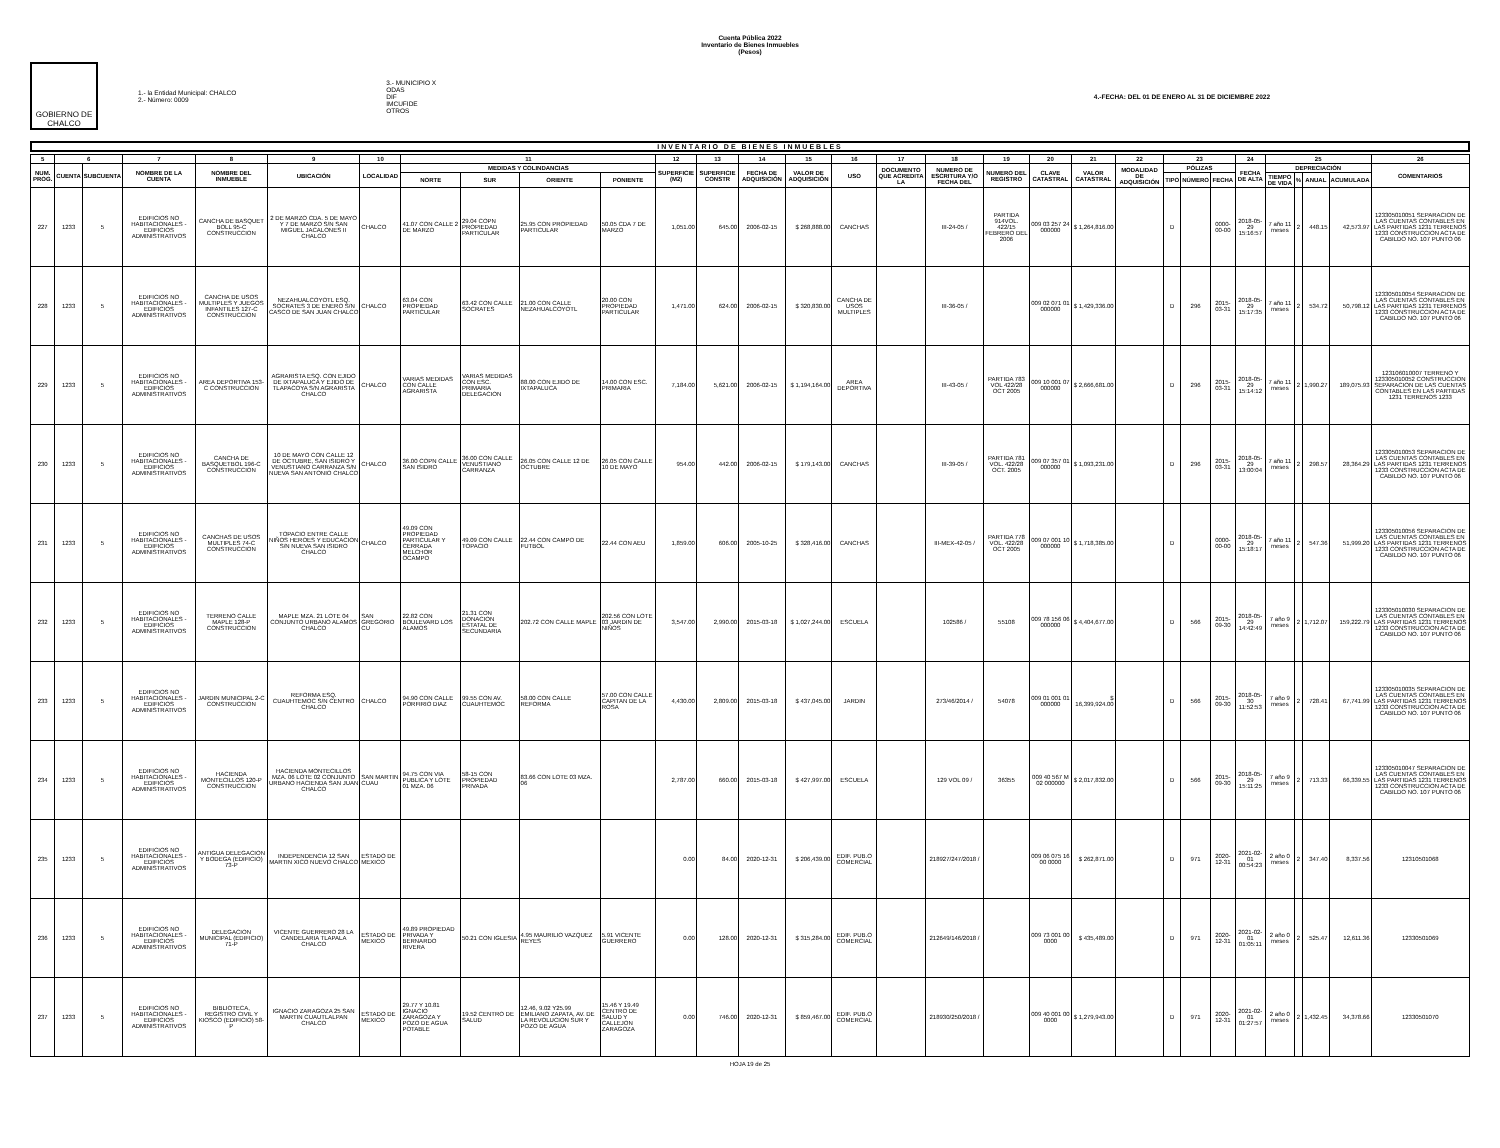Cuenta Pública 2022
Inventario de Bienes Inmuebles
(Pesos)
GOBIERNO DE CHALCO
1.- la Entidad Municipal: CHALCO
2.- Número: 0009
3.- MUNICIPIO X
ODAS
DIF
IMCUFIDE
OTROS
4.-FECHA: DEL 01 DE ENERO AL 31 DE DICIEMBRE 2022
INVENTARIO DE BIENES INMUEBLES
| 5 | 6 | | 7 | 8 | 9 | 10 | 11 | | | | 12 | 13 | 14 | 15 | 16 | 17 | 18 | 19 | 20 | 21 | 22 | 23 | | | 24 | 25 | | | | 26 |
| --- | --- | --- | --- | --- | --- | --- | --- | --- | --- | --- | --- | --- | --- | --- | --- | --- | --- | --- | --- | --- | --- | --- | --- | --- | --- | --- | --- | --- | --- | --- |
| NUM. PROG. | CUENTA | SUBCUENTA | NOMBRE DE LA CUENTA | NOMBRE DEL INMUEBLE | UBICACIÓN | LOCALIDAD | MEDIDAS Y COLINDANCIAS | | | | SUPERFICIE (M2) | SUPERFICIE CONSTR | FECHA DE ADQUISICIÓN | VALOR DE ADQUISICIÓN | USO | DOCUMENTO QUE ACREDITA LA | NUMERO DE ESCRITURA Y/O FECHA DEL | NUMERO DEL REGISTRO | CLAVE CATASTRAL | VALOR CATASTRAL | MODALIDAD DE ADQUISICIÓN | PÓLIZAS | | | FECHA DE ALTA | DEPRECIACIÓN | | | | COMENTARIOS |
| | | | | | | | NORTE | SUR | ORIENTE | PONIENTE | | | | | | | | | | | | TIPO | NÚMERO | FECHA | | TIEMPO DE VIDA | % | ANUAL | ACUMULADA | |
| 227 | 1233 | 5 | EDIFICIOS NO HABITACIONALES - EDIFICIOS ADMINISTRATIVOS | CANCHA DE BASQUET BOLL 95-C CONSTRUCCION | 2 DE MARZO CDA. 5 DE MAYO Y 7 DE MARZO S/N SAN MIGUEL JACALONES II CHALCO | CHALCO | 41.07 CON CALLE 2 DE MARZO | 29.04 COPN PROPIEDAD PARTICULAR | 25.95 CON PROPIEDAD PARTICULAR | 50.05 CDA 7 DE MARZO | 1,051.00 | 645.00 | 2006-02-15 | $ 268,888.00 | CANCHAS | | III-24-05 / | PARTIDA 914VOL. 422/15 FEBRERO DEL 2006 | 009 03 257 24 000000 | $ 1,264,816.00 | | D | | 0000-00-00 | 2018-05-29 15:16:57 | 7 año 11 meses | 2 | 448.15 | 42,573.97 | 123305010051 SEPARACION DE LAS CUENTAS CONTABLES EN LAS PARTIDAS 1231 TERRENOS 1233 CONSTRUCCION ACTA DE CABILDO NO. 107 PUNTO 06 |
| 228 | 1233 | 5 | EDIFICIOS NO HABITACIONALES - EDIFICIOS ADMINISTRATIVOS | CANCHA DE USOS MULTIPLES Y JUEGOS INFANTILES 127-C CONSTRUCCION | NEZAHUALCOYOTL ESQ. SOCRATES 3 DE ENERO S/N CASCO DE SAN JUAN CHALCO | CHALCO | 63.04 CON PROPIEDAD PARTICULAR | 63.42 CON CALLE SOCRATES | 21.00 CON CALLE NEZAHUALCOYOTL | 20.00 CON PROPIEDAD PARTICULAR | 1,471.00 | 624.00 | 2006-02-15 | $ 320,830.00 | CANCHA DE USOS MULTIPLES | | III-36-05 / | | 009 02 071 01 000000 | $ 1,429,336.00 | | D | 296 | 2015-03-31 | 2018-05-29 15:17:35 | 7 año 11 meses | 2 | 534.72 | 50,798.12 | 123305010054 SEPARACION DE LAS CUENTAS CONTABLES EN LAS PARTIDAS 1231 TERRENOS 1233 CONSTRUCCION ACTA DE CABILDO NO. 107 PUNTO 06 |
| 229 | 1233 | 5 | EDIFICIOS NO HABITACIONALES - EDIFICIOS ADMINISTRATIVOS | AREA DEPORTIVA 153-C CONSTRUCCION | AGRARISTA ESQ. CON EJIDO DE IXTAPALUCA Y EJIDO DE TLAPACOYA S/N AGRARISTA CHALCO | CHALCO | VARIAS MEDIDAS CON CALLE AGRARISTA | VARIAS MEDIDAS CON ESC. PRIMARIA DELEGACION | 88.00 CON EJIDO DE IXTAPALUCA | 14.00 CON ESC. PRIMARIA | 7,184.00 | 5,621.00 | 2006-02-15 | $ 1,194,164.00 | AREA DEPORTIVA | | III-43-05 / | PARTIDA 783 VOL 422/28 OCT 2005 | 009 10 001 07 000000 | $ 2,666,681.00 | | D | 296 | 2015-03-31 | 2018-05-29 15:14:12 | 7 año 11 meses | 2 | 1,990.27 | 189,075.93 | 123106010007 TERRENO Y 123305010052 CONSTRUCCION SEPARACION DE LAS CUENTAS CONTABLES EN LAS PARTIDAS 1231 TERRENOS 1233 |
| 230 | 1233 | 5 | EDIFICIOS NO HABITACIONALES - EDIFICIOS ADMINISTRATIVOS | CANCHA DE BASQUETBOL 196-C CONSTRUCCION | 10 DE MAYO CON CALLE 12 DE OCTUBRE, SAN ISIDRO Y VENUSTIANO CARRANZA S/N NUEVA SAN ANTONIO CHALCO | CHALCO | 36.00 COPN CALLE SAN ISIDRO | 36.00 CON CALLE VENUSTIANO CARRANZA | 26.05 CON CALLE 12 DE OCTUBRE | 26.05 CON CALLE 10 DE MAYO | 954.00 | 442.00 | 2006-02-15 | $ 179,143.00 | CANCHAS | | III-39-05 / | PARTIDA 781 VOL. 422/28 OCT. 2005 | 009 07 357 01 000000 | $ 1,093,231.00 | | D | 296 | 2015-03-31 | 2018-05-29 13:00:04 | 7 año 11 meses | 2 | 298.57 | 28,364.29 | 123305010053 SEPARACION DE LAS CUENTAS CONTABLES EN LAS PARTIDAS 1231 TERRENOS 1233 CONSTRUCCION ACTA DE CABILDO NO. 107 PUNTO 06 |
| 231 | 1233 | 5 | EDIFICIOS NO HABITACIONALES - EDIFICIOS ADMINISTRATIVOS | CANCHAS DE USOS MULTIPLES 74-C CONSTRUCCION | TOPACIO ENTRE CALLE NIÑOS HEROES Y EDUCACION S/N NUEVA SAN ISIDRO CHALCO | CHALCO | 49.09 CON PROPIEDAD PARTICULAR Y CERRADA MELCHOR OCAMPO | 49.09 CON CALLE TOPACIO | 22.44 CON CAMPO DE FUTBOL | 22.44 CON AEU | 1,859.00 | 606.00 | 2005-10-25 | $ 328,416.00 | CANCHAS | | III-MEX-42-05 / | PARTIDA 778 VOL. 422/28 OCT 2005 | 009 07 001 10 000000 | $ 1,718,385.00 | | D | | 0000-00-00 | 2018-05-29 15:18:17 | 7 año 11 meses | 2 | 547.36 | 51,999.20 | 123305010056 SEPARACION DE LAS CUENTAS CONTABLES EN LAS PARTIDAS 1231 TERRENOS 1233 CONSTRUCCION ACTA DE CABILDO NO. 107 PUNTO 06 |
| 232 | 1233 | 5 | EDIFICIOS NO HABITACIONALES - EDIFICIOS ADMINISTRATIVOS | TERRENO CALLE MAPLE 128-P CONSTRUCCION | MAPLE MZA. 21 LOTE 04 CONJUNTO URBANO ALAMOS CHALCO | SAN GREGORIO CU | 22.82 CON BOULEVARD LOS ALAMOS | 21.31 CON DONACION ESTATAL DE SECUNDARIA | 202.72 CON CALLE MAPLE | 202.56 CON LOTE 03 JARDIN DE NIÑOS | 3,547.00 | 2,990.00 | 2015-03-18 | $ 1,027,244.00 | ESCUELA | | 102586 / | 55108 | 009 78 156 06 000000 | $ 4,404,677.00 | | D | 566 | 2015-09-30 | 2018-05-29 14:42:49 | 7 año 9 meses | 2 | 1,712.07 | 159,222.79 | 123305010030 SEPARACION DE LAS CUENTAS CONTABLES EN LAS PARTIDAS 1231 TERRENOS 1233 CONSTRUCCION ACTA DE CABILDO NO. 107 PUNTO 06 |
| 233 | 1233 | 5 | EDIFICIOS NO HABITACIONALES - EDIFICIOS ADMINISTRATIVOS | JARDIN MUNICIPAL 2-C CONSTRUCCION | REFORMA ESQ. CUAUHTEMOC S/N CENTRO CHALCO | CHALCO | 94.90 CON CALLE PORFIRIO DIAZ | 99.55 CON AV. CUAUHTEMOC | 58.00 CON CALLE REFORMA | 57.00 CON CALLE CAPITAN DE LA ROSA | 4,430.00 | 2,809.00 | 2015-03-18 | $ 437,045.00 | JARDIN | | 273/46/2014 / | 54078 | 009 01 001 01 000000 | $ 16,399,924.00 | | D | 566 | 2015-09-30 | 2018-05-30 11:52:53 | 7 año 9 meses | 2 | 728.41 | 67,741.99 | 123305010035 SEPARACION DE LAS CUENTAS CONTABLES EN LAS PARTIDAS 1231 TERRENOS 1233 CONSTRUCCION ACTA DE CABILDO NO. 107 PUNTO 06 |
| 234 | 1233 | 5 | EDIFICIOS NO HABITACIONALES - EDIFICIOS ADMINISTRATIVOS | HACIENDA MONTECILLOS 120-P CONSTRUCCION | HACIENDA MONTECILLOS MZA. 06 LOTE 02 CONJUNTO URBANO HACIENDA SAN JUAN CHALCO | SAN MARTIN CUAU | 94.75 CON VIA PUBLICA Y LOTE 01 MZA. 06 | 58-15 CON PROPIEDAD PRIVADA | 83.66 CON LOTE 03 MZA. 06 | | 2,787.00 | 660.00 | 2015-03-18 | $ 427,997.00 | ESCUELA | | 129 VOL 09 / | 36355 | 009 40 567 M 02 000000 | $ 2,017,832.00 | | D | 566 | 2015-09-30 | 2018-05-29 15:11:25 | 7 año 9 meses | 2 | 713.33 | 66,339.55 | 123305010047 SEPARACION DE LAS CUENTAS CONTABLES EN LAS PARTIDAS 1231 TERRENOS 1233 CONSTRUCCION ACTA DE CABILDO NO. 107 PUNTO 06 |
| 235 | 1233 | 5 | EDIFICIOS NO HABITACIONALES - EDIFICIOS ADMINISTRATIVOS | ANTIGUA DELEGACION Y BODEGA (EDIFICIO) 73-P | INDEPENDENCIA 12 SAN MARTIN XICO NUEVO CHALCO | ESTADO DE MEXICO | | | | | 0.00 | 84.00 | 2020-12-31 | $ 206,439.00 | EDIF. PUB.O COMERCIAL | | 218927/247/2018 / | | 009 06 075 16 00 0000 | $ 262,871.00 | | D | 971 | 2020-12-31 | 2021-02-01 00:54:23 | 2 año 0 meses | 2 | 347.40 | 8,337.56 | 12310501068 |
| 236 | 1233 | 5 | EDIFICIOS NO HABITACIONALES - EDIFICIOS ADMINISTRATIVOS | DELEGACION MUNICIPAL (EDIFICIO) 71-P | VICENTE GUERRERO 28 LA CANDELARIA TLAPALA CHALCO | ESTADO DE MEXICO | 49.89 PROPIEDAD PRIVADA Y BERNARDO RIVERA | 50.21 CON IGLESIA | 4.95 MAURILIO VAZQUEZ REYES | 5.91 VICENTE GUERRERO | 0.00 | 128.00 | 2020-12-31 | $ 315,284.00 | EDIF. PUB.O COMERCIAL | | 212649/146/2018 / | | 009 73 001 00 0000 | $ 435,489.00 | | D | 971 | 2020-12-31 | 2021-02-01 01:05:11 | 2 año 0 meses | 2 | 525.47 | 12,611.36 | 12330501069 |
| 237 | 1233 | 5 | EDIFICIOS NO HABITACIONALES - EDIFICIOS ADMINISTRATIVOS | BIBLIOTECA, REGISTRO CIVIL Y KIOSCO (EDIFICIO) 58-P | IGNACIO ZARAGOZA 25 SAN MARTIN CUAUTLALPAN CHALCO | ESTADO DE MEXICO | 29.77 Y 10.81 IGNACIO ZARAGOZA Y POZO DE AGUA POTABLE | 19.52 CENTRO DE SALUD | 12.46, 9.02 Y25.99 EMILIANO ZAPATA, AV. DE LA REVOLUCION SUR Y POZO DE AGUA | 15.46 Y 19.49 CENTRO DE SALUD Y CALLEJON ZARAGOZA | 0.00 | 746.00 | 2020-12-31 | $ 859,467.00 | EDIF. PUB.O COMERCIAL | | 218930/250/2018 / | | 009 40 001 00 0000 | $ 1,279,943.00 | | D | 971 | 2020-12-31 | 2021-02-01 01:27:57 | 2 año 0 meses | 2 | 1,432.45 | 34,378.66 | 12330501070 |
HOJA 19 de 25